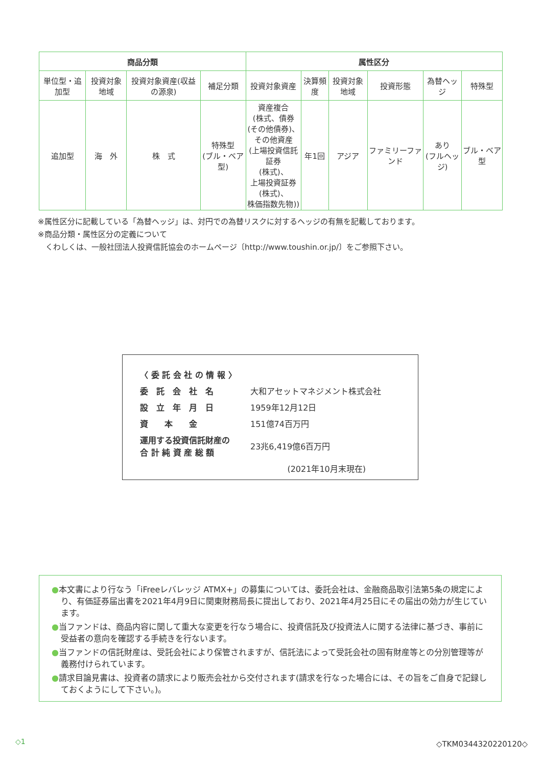| 商品分類 | | | | 属性区分 | | | | | |
| --- | --- | --- | --- | --- | --- | --- | --- | --- | --- |
| 単位型・追加型 | 投資対象地域 | 投資対象資産(収益の源泉) | 補足分類 | 投資対象資産 | 決算頻度 | 投資対象地域 | 投資形態 | 為替ヘッジ | 特殊型 |
| 追加型 | 海 外 | 株 式 | 特殊型 (ブル・ベア型) | 資産複合 (株式、債券 (その他債券)、 その他資産 (上場投資信託証券 (株式)、 上場投資証券 (株式)、 株価指数先物)) | 年1回 | アジア | ファミリーファンド | あり (フルヘッジ) | ブル・ベア型 |
※属性区分に記載している「為替ヘッジ」は、対円での為替リスクに対するヘッジの有無を記載しております。
※商品分類・属性区分の定義について
　くわしくは、一般社団法人投資信託協会のホームページ〔http://www.toushin.or.jp/〕をご参照下さい。
| 〈 委 託 会 社 の 情 報 〉 | |
| 委 託 会 社 名 | 大和アセットマネジメント株式会社 |
| 設 立 年 月 日 | 1959年12月12日 |
| 資 本 金 | 151億74百万円 |
| 運用する投資信託財産の 合 計 純 資 産 総 額 | 23兆6,419億6百万円 |
| | (2021年10月末現在) |
●本文書により行なう「iFreeレバレッジ ATMX+」の募集については、委託会社は、金融商品取引法第5条の規定により、有価証券届出書を2021年4月9日に関東財務局長に提出しており、2021年4月25日にその届出の効力が生じています。
●当ファンドは、商品内容に関して重大な変更を行なう場合に、投資信託及び投資法人に関する法律に基づき、事前に受益者の意向を確認する手続きを行ないます。
●当ファンドの信託財産は、受託会社により保管されますが、信託法によって受託会社の固有財産等との分別管理等が義務付けられています。
●請求目論見書は、投資者の請求により販売会社から交付されます(請求を行なった場合には、その旨をご自身で記録しておくようにして下さい。)。
◇1 ◇TKM0344320220120◇